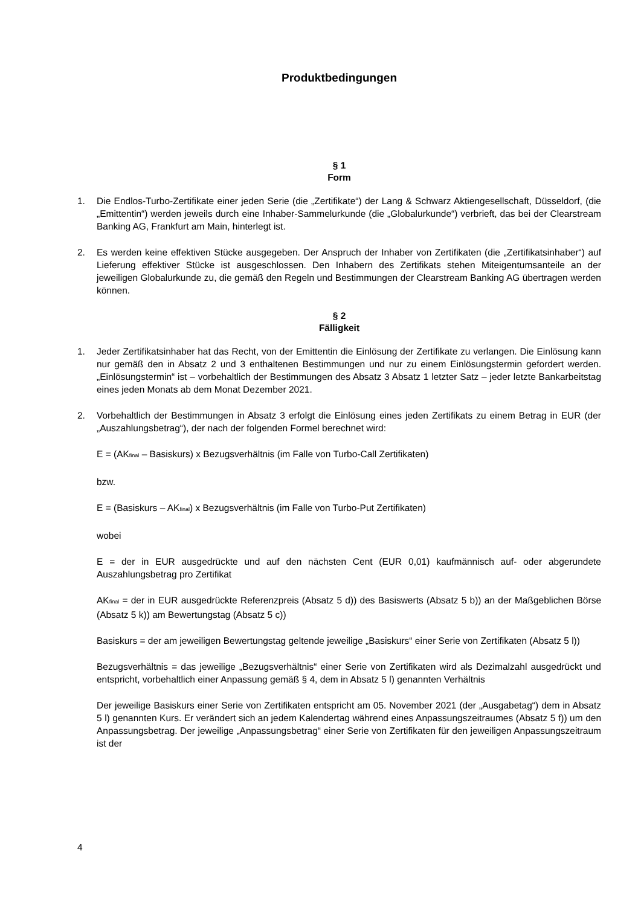Produktbedingungen
§ 1
Form
1. Die Endlos-Turbo-Zertifikate einer jeden Serie (die „Zertifikate“) der Lang & Schwarz Aktiengesellschaft, Düsseldorf, (die „Emittentin“) werden jeweils durch eine Inhaber-Sammelurkunde (die „Globalurkunde“) verbrieft, das bei der Clearstream Banking AG, Frankfurt am Main, hinterlegt ist.
2. Es werden keine effektiven Stücke ausgegeben. Der Anspruch der Inhaber von Zertifikaten (die „Zertifikatsinhaber“) auf Lieferung effektiver Stücke ist ausgeschlossen. Den Inhabern des Zertifikats stehen Miteigentumsanteile an der jeweiligen Globalurkunde zu, die gemäß den Regeln und Bestimmungen der Clearstream Banking AG übertragen werden können.
§ 2
Fälligkeit
1. Jeder Zertifikatsinhaber hat das Recht, von der Emittentin die Einlösung der Zertifikate zu verlangen. Die Einlösung kann nur gemäß den in Absatz 2 und 3 enthaltenen Bestimmungen und nur zu einem Einlösungstermin gefordert werden. „Einlösungstermin“ ist – vorbehaltlich der Bestimmungen des Absatz 3 Absatz 1 letzter Satz – jeder letzte Bankarbeitstag eines jeden Monats ab dem Monat Dezember 2021.
2. Vorbehaltlich der Bestimmungen in Absatz 3 erfolgt die Einlösung eines jeden Zertifikats zu einem Betrag in EUR (der „Auszahlungsbetrag“), der nach der folgenden Formel berechnet wird:
E = (AK<sub>final</sub> – Basiskurs) x Bezugsverhältnis (im Falle von Turbo-Call Zertifikaten)
bzw.
E = (Basiskurs – AK<sub>final</sub>) x Bezugsverhältnis (im Falle von Turbo-Put Zertifikaten)
wobei
E = der in EUR ausgedrückte und auf den nächsten Cent (EUR 0,01) kaufmännisch auf- oder abgerundete Auszahlungsbetrag pro Zertifikat
AK<sub>final</sub> = der in EUR ausgedrückte Referenzpreis (Absatz 5 d)) des Basiswerts (Absatz 5 b)) an der Maßgeblichen Börse (Absatz 5 k)) am Bewertungstag (Absatz 5 c))
Basiskurs = der am jeweiligen Bewertungstag geltende jeweilige „Basiskurs“ einer Serie von Zertifikaten (Absatz 5 l))
Bezugsverhältnis = das jeweilige „Bezugsverhältnis“ einer Serie von Zertifikaten wird als Dezimalzahl ausgedrückt und entspricht, vorbehaltlich einer Anpassung gemäß § 4, dem in Absatz 5 l) genannten Verhältnis
Der jeweilige Basiskurs einer Serie von Zertifikaten entspricht am 05. November 2021 (der „Ausgabetag“) dem in Absatz 5 l) genannten Kurs. Er verändert sich an jedem Kalendertag während eines Anpassungszeitraumes (Absatz 5 f)) um den Anpassungsbetrag. Der jeweilige „Anpassungsbetrag“ einer Serie von Zertifikaten für den jeweiligen Anpassungszeitraum ist der
4